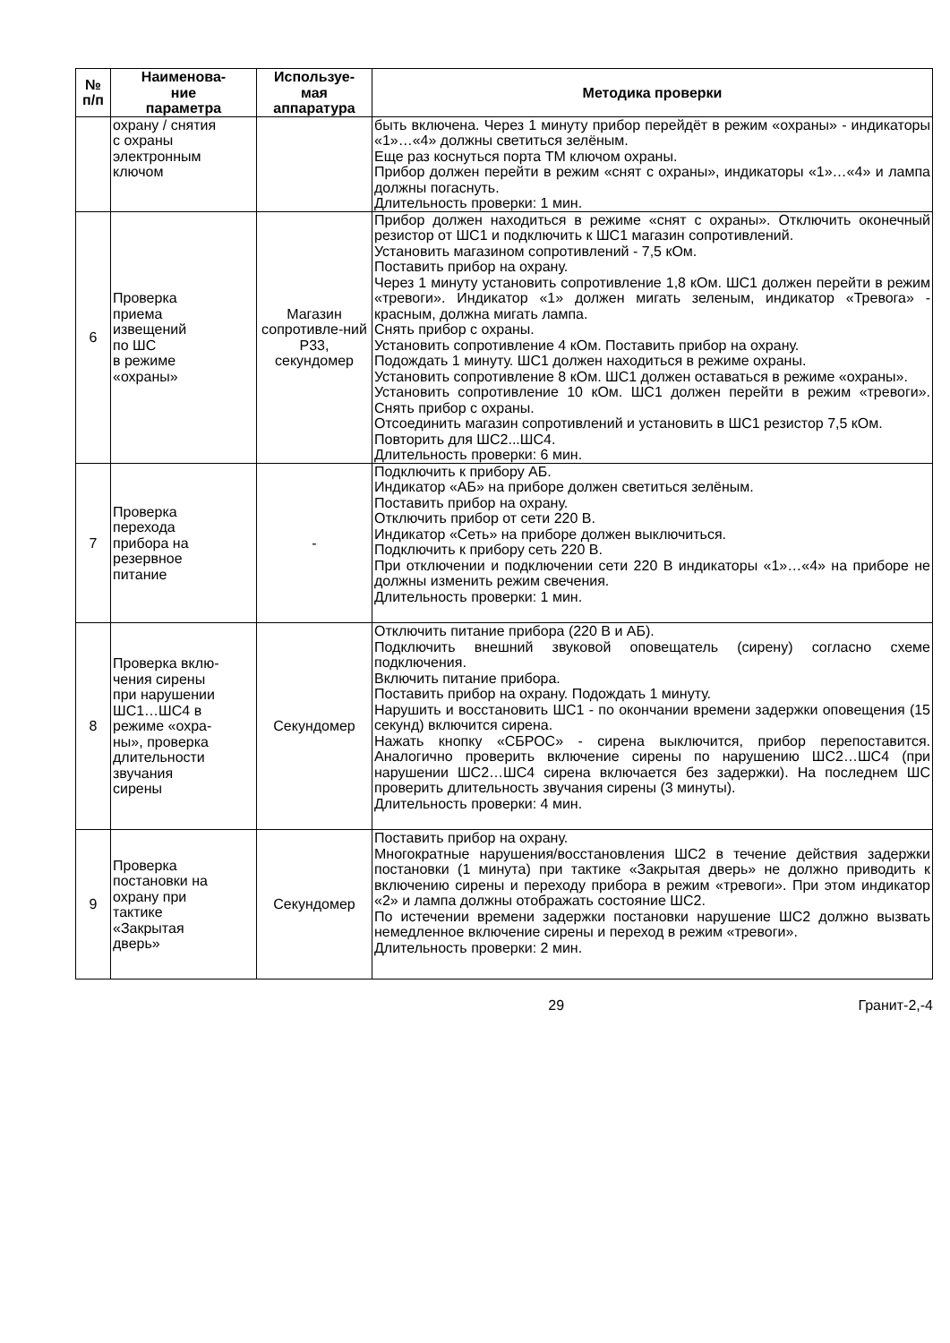| № п/п | Наименова- ние параметра | Используе- мая аппаратура | Методика проверки |
| --- | --- | --- | --- |
| | охрану / снятия с охраны электронным ключом | | быть включена. Через 1 минуту прибор перейдёт в режим «охраны» - индикаторы «1»…«4» должны светиться зелёным. Еще раз коснуться порта ТМ ключом охраны. Прибор должен перейти в режим «снят с охраны», индикаторы «1»…«4» и лампа должны погаснуть. Длительность проверки: 1 мин. |
| 6 | Проверка приема извещений по ШС в режиме «охраны» | Магазин сопротивле-ний Р33, секундомер | Прибор должен находиться в режиме «снят с охраны». Отключить оконечный резистор от ШС1 и подключить к ШС1 магазин сопротивлений. Установить магазином сопротивлений - 7,5 кОм. Поставить прибор на охрану. Через 1 минуту установить сопротивление 1,8 кОм. ШС1 должен перейти в режим «тревоги». Индикатор «1» должен мигать зеленым, индикатор «Тревога» - красным, должна мигать лампа. Снять прибор с охраны. Установить сопротивление 4 кОм. Поставить прибор на охрану. Подождать 1 минуту. ШС1 должен находиться в режиме охраны. Установить сопротивление 8 кОм. ШС1 должен оставаться в режиме «охраны». Установить сопротивление 10 кОм. ШС1 должен перейти в режим «тревоги». Снять прибор с охраны. Отсоединить магазин сопротивлений и установить в ШС1 резистор 7,5 кОм. Повторить для ШС2...ШС4. Длительность проверки: 6 мин. |
| 7 | Проверка перехода прибора на резервное питание | - | Подключить к прибору АБ. Индикатор «АБ» на приборе должен светиться зелёным. Поставить прибор на охрану. Отключить прибор от сети 220 В. Индикатор «Сеть» на приборе должен выключиться. Подключить к прибору сеть 220 В. При отключении и подключении сети 220 В индикаторы «1»…«4» на приборе не должны изменить режим свечения. Длительность проверки: 1 мин. |
| 8 | Проверка вклю- чения сирены при нарушении ШС1…ШС4 в режиме «охра- ны», проверка длительности звучания сирены | Секундомер | Отключить питание прибора (220 В и АБ). Подключить внешний звуковой оповещатель (сирену) согласно схеме подключения. Включить питание прибора. Поставить прибор на охрану. Подождать 1 минуту. Нарушить и восстановить ШС1 - по окончании времени задержки оповещения (15 секунд) включится сирена. Нажать кнопку «СБРОС» - сирена выключится, прибор перепоставится. Аналогично проверить включение сирены по нарушению ШС2…ШС4 (при нарушении ШС2…ШС4 сирена включается без задержки). На последнем ШС проверить длительность звучания сирены (3 минуты). Длительность проверки: 4 мин. |
| 9 | Проверка постановки на охрану при тактике «Закрытая дверь» | Секундомер | Поставить прибор на охрану. Многократные нарушения/восстановления ШС2 в течение действия задержки постановки (1 минута) при тактике «Закрытая дверь» не должно приводить к включению сирены и переходу прибора в режим «тревоги». При этом индикатор «2» и лампа должны отображать состояние ШС2. По истечении времени задержки постановки нарушение ШС2 должно вызвать немедленное включение сирены и переход в режим «тревоги». Длительность проверки: 2 мин. |
29 Гранит-2,-4